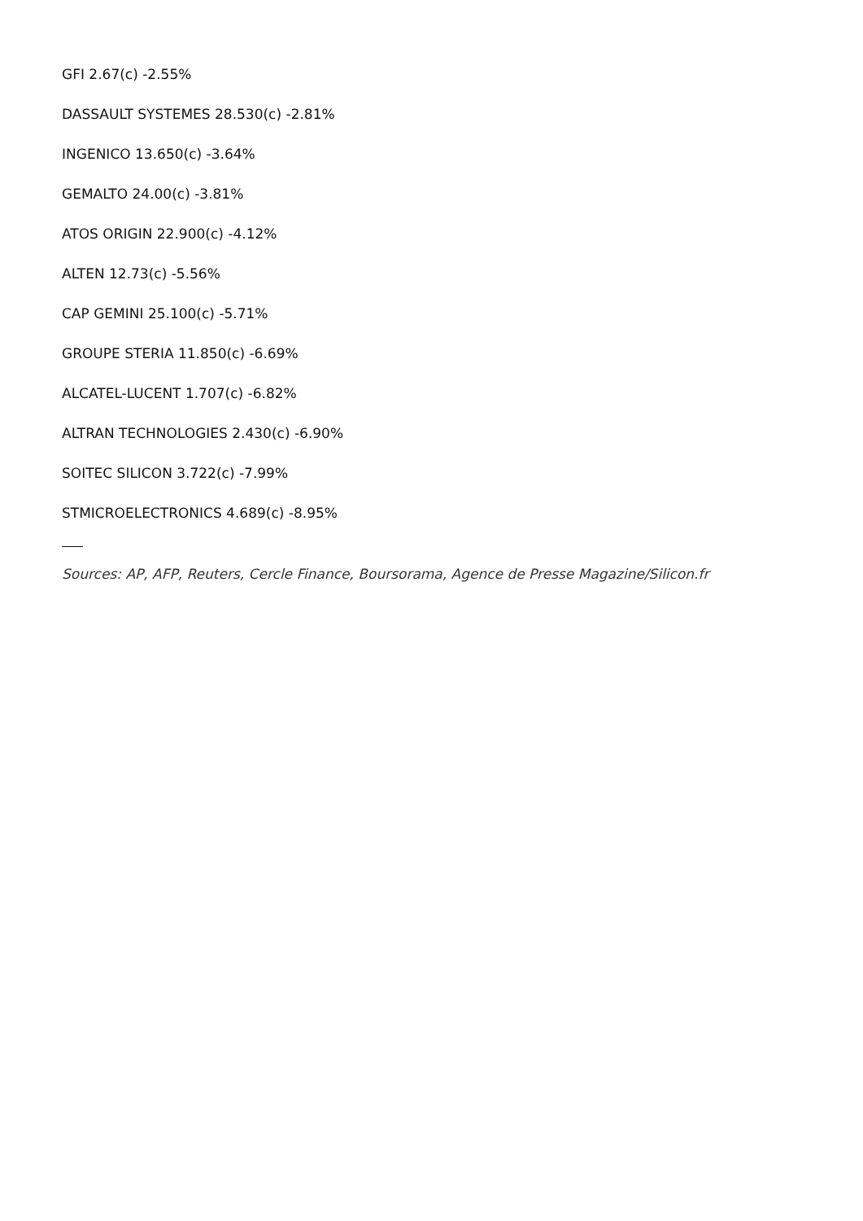GFI 2.67(c) -2.55%
DASSAULT SYSTEMES 28.530(c) -2.81%
INGENICO 13.650(c) -3.64%
GEMALTO 24.00(c) -3.81%
ATOS ORIGIN 22.900(c) -4.12%
ALTEN 12.73(c) -5.56%
CAP GEMINI 25.100(c) -5.71%
GROUPE STERIA 11.850(c) -6.69%
ALCATEL-LUCENT 1.707(c) -6.82%
ALTRAN TECHNOLOGIES 2.430(c) -6.90%
SOITEC SILICON 3.722(c) -7.99%
STMICROELECTRONICS 4.689(c) -8.95%
Sources: AP, AFP, Reuters, Cercle Finance, Boursorama, Agence de Presse Magazine/Silicon.fr